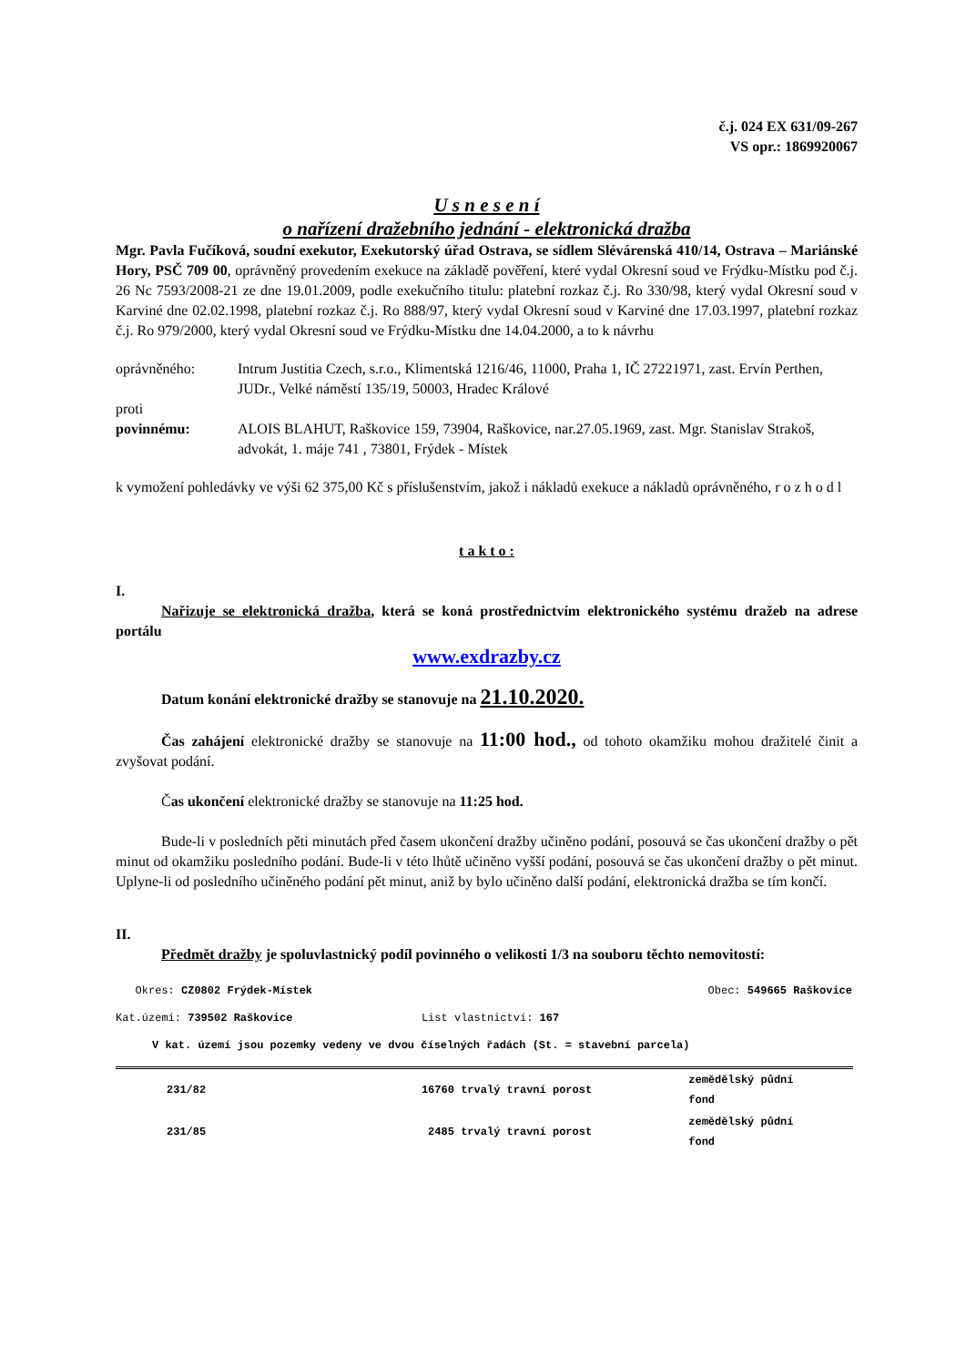č.j. 024 EX 631/09-267
VS opr.: 1869920067
U s n e s e n í
o nařízení dražebního jednání - elektronická dražba
Mgr. Pavla Fučíková, soudní exekutor, Exekutorský úřad Ostrava, se sídlem Slévárenská 410/14, Ostrava – Mariánské Hory, PSČ 709 00, oprávněný provedením exekuce na základě pověření, které vydal Okresní soud ve Frýdku-Místku pod č.j. 26 Nc 7593/2008-21 ze dne 19.01.2009, podle exekučního titulu: platební rozkaz č.j. Ro 330/98, který vydal Okresní soud v Karviné dne 02.02.1998, platební rozkaz č.j. Ro 888/97, který vydal Okresní soud v Karviné dne 17.03.1997, platební rozkaz č.j. Ro 979/2000, který vydal Okresní soud ve Frýdku-Místku dne 14.04.2000, a to k návrhu
| oprávněného: | Intrum Justitia Czech, s.r.o., Klimentská 1216/46, 11000, Praha 1, IČ 27221971, zast. Ervín Perthen, JUDr., Velké náměstí 135/19, 50003, Hradec Králové |
| proti | |
| povinnému: | ALOIS BLAHUT, Raškovice 159, 73904, Raškovice, nar.27.05.1969, zast. Mgr. Stanislav Strakoš, advokát, 1. máje 741 , 73801, Frýdek - Místek |
k vymožení pohledávky ve výši 62 375,00 Kč s příslušenstvím, jakož i nákladů exekuce a nákladů oprávněného, r o z h o d l
t a k t o :
I.
Nařizuje se elektronická dražba, která se koná prostřednictvím elektronického systému dražeb na adrese portálu
www.exdrazby.cz
Datum konání elektronické dražby se stanovuje na 21.10.2020.
Čas zahájení elektronické dražby se stanovuje na 11:00 hod., od tohoto okamžiku mohou dražitelé činit a zvyšovat podání.
Čas ukončení elektronické dražby se stanovuje na 11:25 hod.
Bude-li v posledních pěti minutách před časem ukončení dražby učiněno podání, posouvá se čas ukončení dražby o pět minut od okamžiku posledního podání. Bude-li v této lhůtě učiněno vyšší podání, posouvá se čas ukončení dražby o pět minut. Uplyne-li od posledního učiněného podání pět minut, aniž by bylo učiněno další podání, elektronická dražba se tím končí.
II.
Předmět dražby je spoluvlastnický podíl povinného o velikosti 1/3 na souboru těchto nemovitostí:
| Okres: CZ0802 Frýdek-Místek | Obec: 549665 Raškovice | |
| Kat.území: 739502 Raškovice | List vlastnictví: 167 | |
| V kat. území jsou pozemky vedeny ve dvou číselných řadách (St. = stavební parcela) | | |
| 231/82 | 16760 trvalý travní porost | zemědělský půdní fond |
| 231/85 | 2485 trvalý travní porost | zemědělský půdní fond |